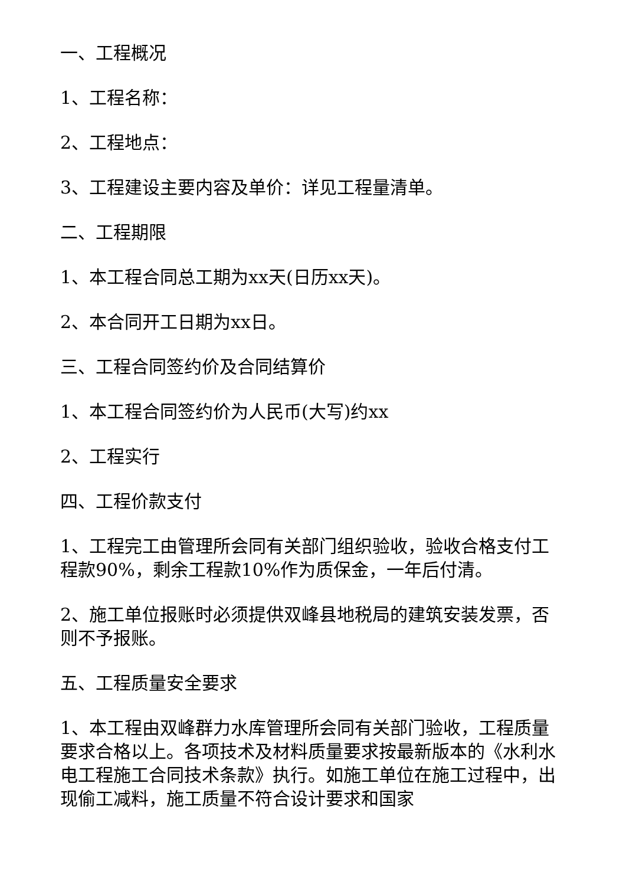一、工程概况
1、工程名称：
2、工程地点：
3、工程建设主要内容及单价：详见工程量清单。
二、工程期限
1、本工程合同总工期为xx天(日历xx天)。
2、本合同开工日期为xx日。
三、工程合同签约价及合同结算价
1、本工程合同签约价为人民币(大写)约xx
2、工程实行
四、工程价款支付
1、工程完工由管理所会同有关部门组织验收，验收合格支付工程款90%，剩余工程款10%作为质保金，一年后付清。
2、施工单位报账时必须提供双峰县地税局的建筑安装发票，否则不予报账。
五、工程质量安全要求
1、本工程由双峰群力水库管理所会同有关部门验收，工程质量要求合格以上。各项技术及材料质量要求按最新版本的《水利水电工程施工合同技术条款》执行。如施工单位在施工过程中，出现偷工减料，施工质量不符合设计要求和国家